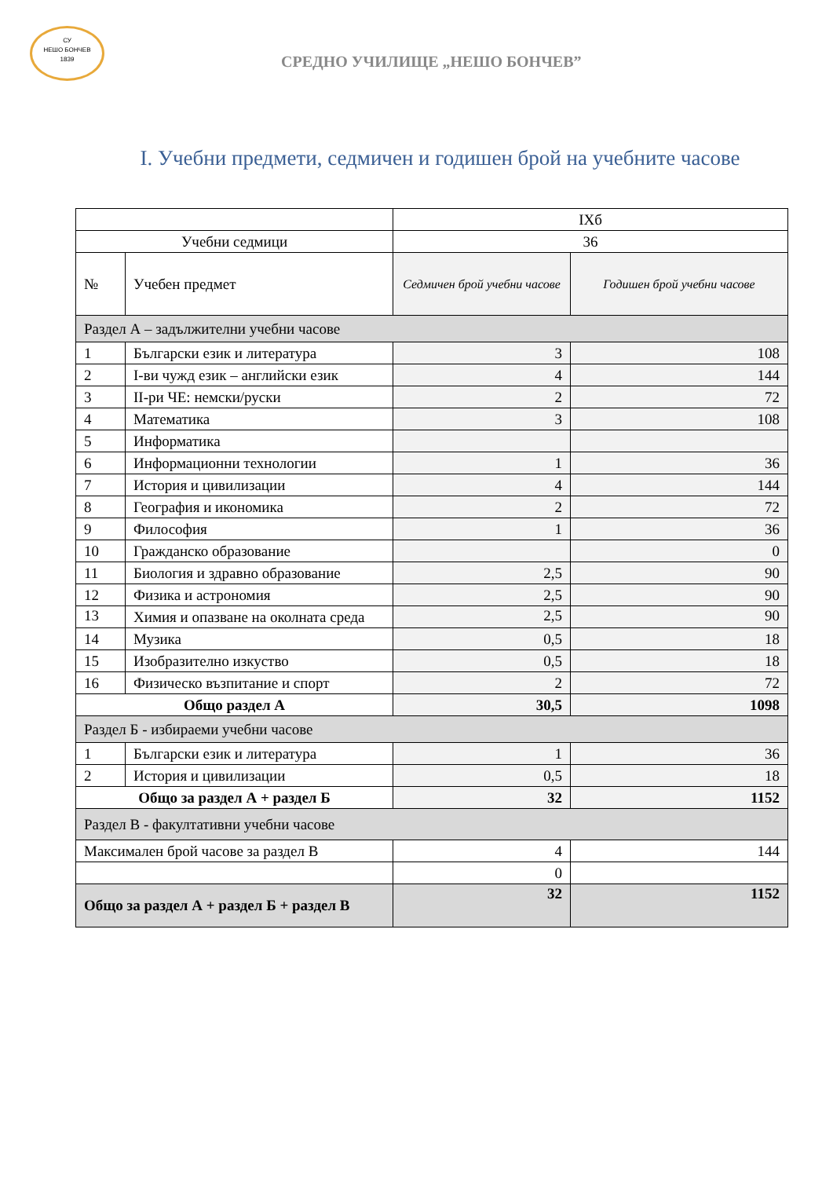СУ
НЕШО БОНЧЕВ
1839
СРЕДНО УЧИЛИЩЕ „НЕШО БОНЧЕВ”
I. Учебни предмети, седмичен и годишен брой на учебните часове
| | | IXб | |
| Учебни седмици | | 36 | |
| № | Учебен предмет | Седмичен брой учебни часове | Годишен брой учебни часове |
| Раздел А – задължителни учебни часове | | | |
| 1 | Български език и литература | 3 | 108 |
| 2 | I-ви чужд език – английски език | 4 | 144 |
| 3 | II-ри ЧЕ: немски/руски | 2 | 72 |
| 4 | Математика | 3 | 108 |
| 5 | Информатика | | |
| 6 | Информационни технологии | 1 | 36 |
| 7 | История и цивилизации | 4 | 144 |
| 8 | География и икономика | 2 | 72 |
| 9 | Философия | 1 | 36 |
| 10 | Гражданско образование | | 0 |
| 11 | Биология и здравно образование | 2,5 | 90 |
| 12 | Физика и астрономия | 2,5 | 90 |
| 13 | Химия и опазване на околната среда | 2,5 | 90 |
| 14 | Музика | 0,5 | 18 |
| 15 | Изобразително изкуство | 0,5 | 18 |
| 16 | Физическо възпитание и спорт | 2 | 72 |
| Общо раздел А | | 30,5 | 1098 |
| Раздел Б - избираеми учебни часове | | | |
| 1 | Български език и литература | 1 | 36 |
| 2 | История и цивилизации | 0,5 | 18 |
| Общо за раздел А + раздел Б | | 32 | 1152 |
| Раздел В - факултативни учебни часове | | | |
| Максимален брой часове за раздел В | | 4 | 144 |
| | | 0 | |
| Общо за раздел А + раздел Б + раздел В | | 32 | 1152 |